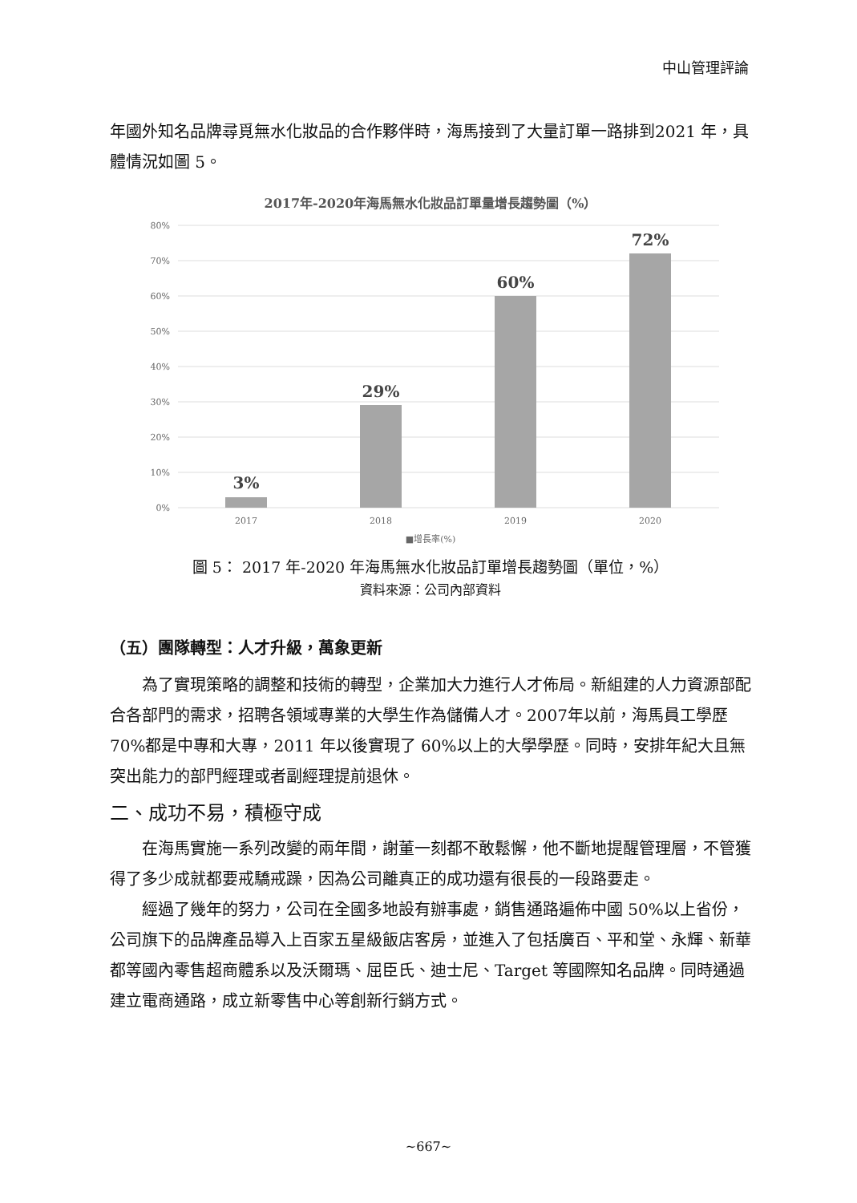中山管理評論
年國外知名品牌尋覓無水化妝品的合作夥伴時，海馬接到了大量訂單一路排到2021 年，具體情況如圖 5。
2017年-2020年海馬無水化妝品訂單量增長趨勢圖（%）
80%
70%
60%
50%
40%
30%
20%
10%
0%
3%
29%
60%
72%
2017
2018
2019
2020
■增長率(%)
圖 5： 2017 年-2020 年海馬無水化妝品訂單增長趨勢圖（單位，%）
資料來源：公司內部資料
（五）團隊轉型：人才升級，萬象更新
為了實現策略的調整和技術的轉型，企業加大力進行人才佈局。新組建的人力資源部配合各部門的需求，招聘各領域專業的大學生作為儲備人才。2007年以前，海馬員工學歷 70%都是中專和大專，2011 年以後實現了 60%以上的大學學歷。同時，安排年紀大且無突出能力的部門經理或者副經理提前退休。
二、成功不易，積極守成
在海馬實施一系列改變的兩年間，謝董一刻都不敢鬆懈，他不斷地提醒管理層，不管獲得了多少成就都要戒驕戒躁，因為公司離真正的成功還有很長的一段路要走。
經過了幾年的努力，公司在全國多地設有辦事處，銷售通路遍佈中國 50%以上省份，公司旗下的品牌產品導入上百家五星級飯店客房，並進入了包括廣百、平和堂、永輝、新華都等國內零售超商體系以及沃爾瑪、屈臣氏、迪士尼、Target 等國際知名品牌。同時通過建立電商通路，成立新零售中心等創新行銷方式。
~667~